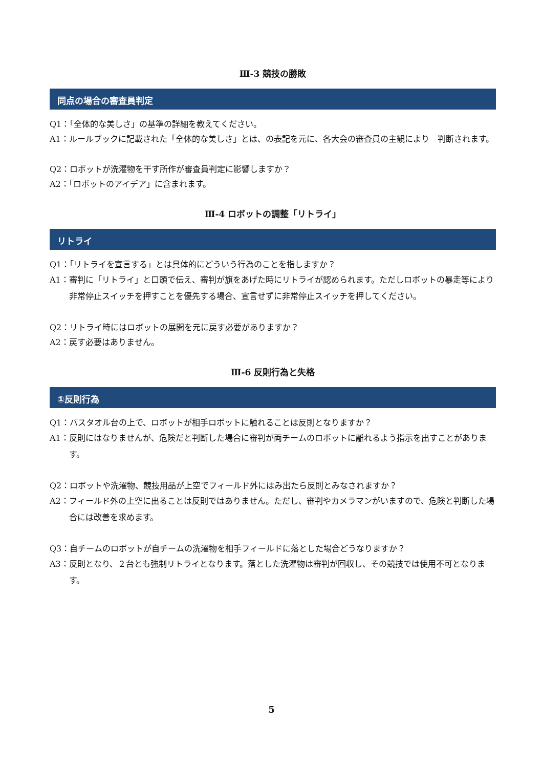Ⅲ-3 競技の勝敗
同点の場合の審査員判定
Q1：「全体的な美しさ」の基準の詳細を教えてください。
A1：ルールブックに記載された「全体的な美しさ」とは、の表記を元に、各大会の審査員の主観により　判断されます。
Q2：ロボットが洗濯物を干す所作が審査員判定に影響しますか？
A2：「ロボットのアイデア」に含まれます。
Ⅲ-4 ロボットの調整「リトライ」
リトライ
Q1：「リトライを宣言する」とは具体的にどういう行為のことを指しますか？
A1：審判に「リトライ」と口頭で伝え、審判が旗をあげた時にリトライが認められます。ただしロボットの暴走等により非常停止スイッチを押すことを優先する場合、宣言せずに非常停止スイッチを押してください。
Q2：リトライ時にはロボットの展開を元に戻す必要がありますか？
A2：戻す必要はありません。
Ⅲ-6 反則行為と失格
①反則行為
Q1：バスタオル台の上で、ロボットが相手ロボットに触れることは反則となりますか？
A1：反則にはなりませんが、危険だと判断した場合に審判が両チームのロボットに離れるよう指示を出すことがあります。
Q2：ロボットや洗濯物、競技用品が上空でフィールド外にはみ出たら反則とみなされますか？
A2：フィールド外の上空に出ることは反則ではありません。ただし、審判やカメラマンがいますので、危険と判断した場合には改善を求めます。
Q3：自チームのロボットが自チームの洗濯物を相手フィールドに落とした場合どうなりますか？
A3：反則となり、２台とも強制リトライとなります。落とした洗濯物は審判が回収し、その競技では使用不可となります。
5